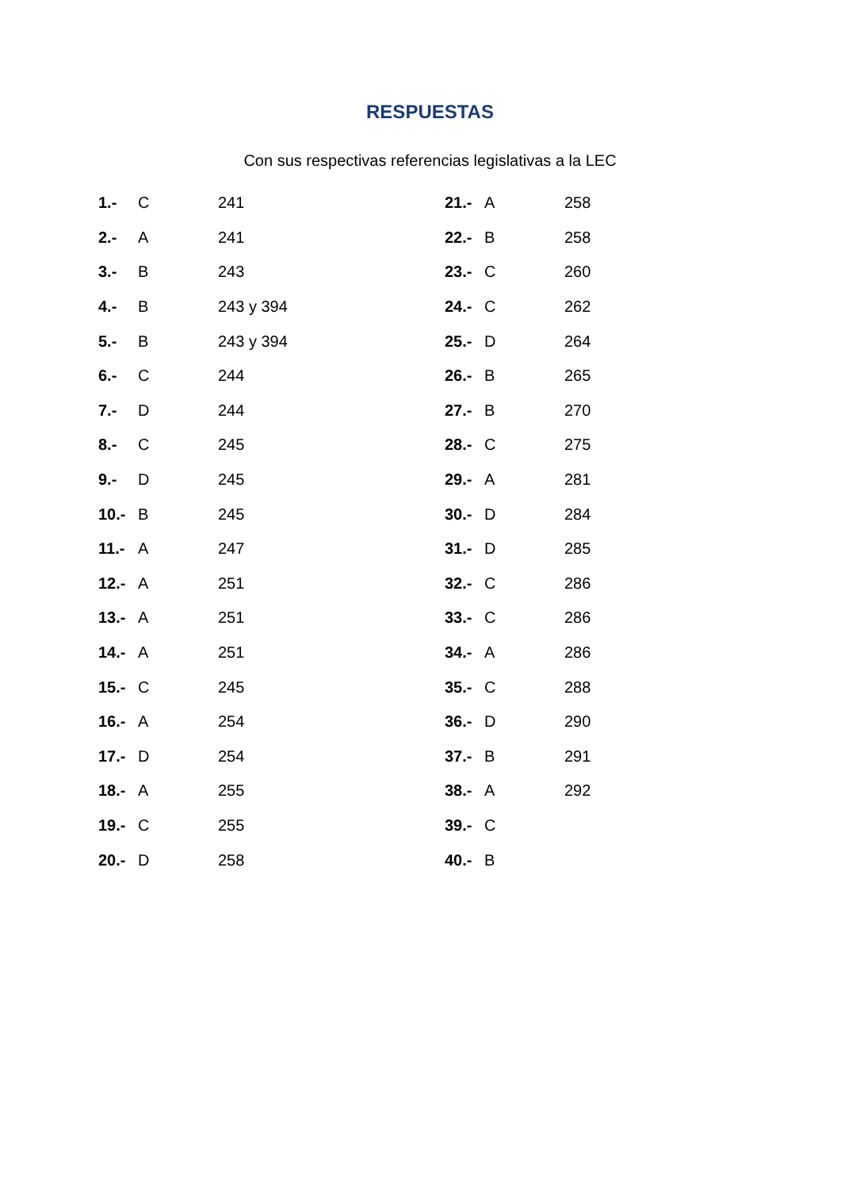RESPUESTAS
Con sus respectivas referencias legislativas a la LEC
| 1.- | C | 241 | 21.- | A | 258 |
| 2.- | A | 241 | 22.- | B | 258 |
| 3.- | B | 243 | 23.- | C | 260 |
| 4.- | B | 243 y 394 | 24.- | C | 262 |
| 5.- | B | 243 y 394 | 25.- | D | 264 |
| 6.- | C | 244 | 26.- | B | 265 |
| 7.- | D | 244 | 27.- | B | 270 |
| 8.- | C | 245 | 28.- | C | 275 |
| 9.- | D | 245 | 29.- | A | 281 |
| 10.- | B | 245 | 30.- | D | 284 |
| 11.- | A | 247 | 31.- | D | 285 |
| 12.- | A | 251 | 32.- | C | 286 |
| 13.- | A | 251 | 33.- | C | 286 |
| 14.- | A | 251 | 34.- | A | 286 |
| 15.- | C | 245 | 35.- | C | 288 |
| 16.- | A | 254 | 36.- | D | 290 |
| 17.- | D | 254 | 37.- | B | 291 |
| 18.- | A | 255 | 38.- | A | 292 |
| 19.- | C | 255 | 39.- | C | |
| 20.- | D | 258 | 40.- | B | |